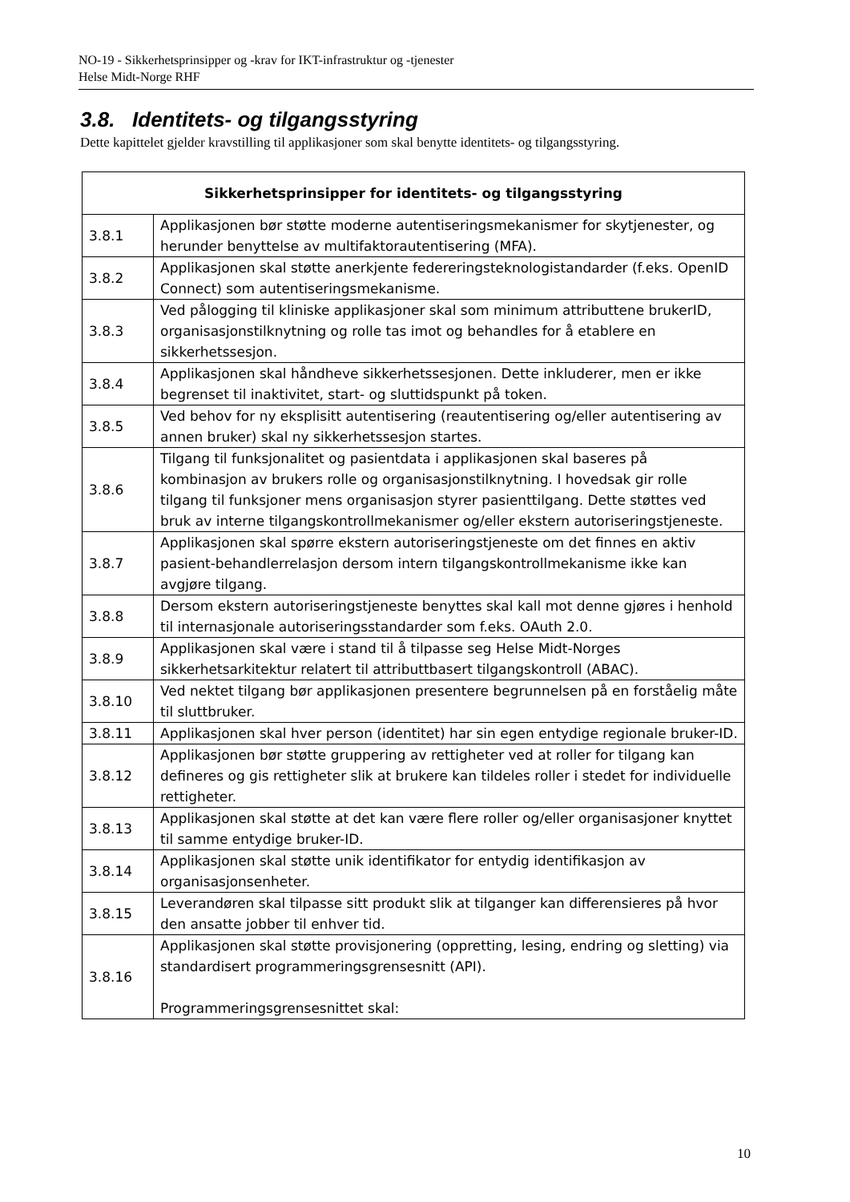NO-19 - Sikkerhetsprinsipper og -krav for IKT-infrastruktur og -tjenester
Helse Midt-Norge RHF
3.8. Identitets- og tilgangsstyring
Dette kapittelet gjelder kravstilling til applikasjoner som skal benytte identitets- og tilgangsstyring.
| Sikkerhetsprinsipper for identitets- og tilgangsstyring | |
| --- | --- |
| 3.8.1 | Applikasjonen bør støtte moderne autentiseringsmekanismer for skytjenester, og herunder benyttelse av multifaktorautentisering (MFA). |
| 3.8.2 | Applikasjonen skal støtte anerkjente federeringsteknologistandarder (f.eks. OpenID Connect) som autentiseringsmekanisme. |
| 3.8.3 | Ved pålogging til kliniske applikasjoner skal som minimum attributtene brukerID, organisasjonstilknytning og rolle tas imot og behandles for å etablere en sikkerhetssesjon. |
| 3.8.4 | Applikasjonen skal håndheve sikkerhetssesjonen. Dette inkluderer, men er ikke begrenset til inaktivitet, start- og sluttidspunkt på token. |
| 3.8.5 | Ved behov for ny eksplisitt autentisering (reautentisering og/eller autentisering av annen bruker) skal ny sikkerhetssesjon startes. |
| 3.8.6 | Tilgang til funksjonalitet og pasientdata i applikasjonen skal baseres på kombinasjon av brukers rolle og organisasjonstilknytning. I hovedsak gir rolle tilgang til funksjoner mens organisasjon styrer pasienttilgang. Dette støttes ved bruk av interne tilgangskontrollmekanismer og/eller ekstern autoriseringstjeneste. |
| 3.8.7 | Applikasjonen skal spørre ekstern autoriseringstjeneste om det finnes en aktiv pasient-behandlerrelasjon dersom intern tilgangskontrollmekanisme ikke kan avgjøre tilgang. |
| 3.8.8 | Dersom ekstern autoriseringstjeneste benyttes skal kall mot denne gjøres i henhold til internasjonale autoriseringsstandarder som f.eks. OAuth 2.0. |
| 3.8.9 | Applikasjonen skal være i stand til å tilpasse seg Helse Midt-Norges sikkerhetsarkitektur relatert til attributtbasert tilgangskontroll (ABAC). |
| 3.8.10 | Ved nektet tilgang bør applikasjonen presentere begrunnelsen på en forståelig måte til sluttbruker. |
| 3.8.11 | Applikasjonen skal hver person (identitet) har sin egen entydige regionale bruker-ID. |
| 3.8.12 | Applikasjonen bør støtte gruppering av rettigheter ved at roller for tilgang kan defineres og gis rettigheter slik at brukere kan tildeles roller i stedet for individuelle rettigheter. |
| 3.8.13 | Applikasjonen skal støtte at det kan være flere roller og/eller organisasjoner knyttet til samme entydige bruker-ID. |
| 3.8.14 | Applikasjonen skal støtte unik identifikator for entydig identifikasjon av organisasjonsenheter. |
| 3.8.15 | Leverandøren skal tilpasse sitt produkt slik at tilganger kan differensieres på hvor den ansatte jobber til enhver tid. |
| 3.8.16 | Applikasjonen skal støtte provisjonering (oppretting, lesing, endring og sletting) via standardisert programmeringsgrensesnitt (API). Programmeringsgrensesnittet skal: |
10